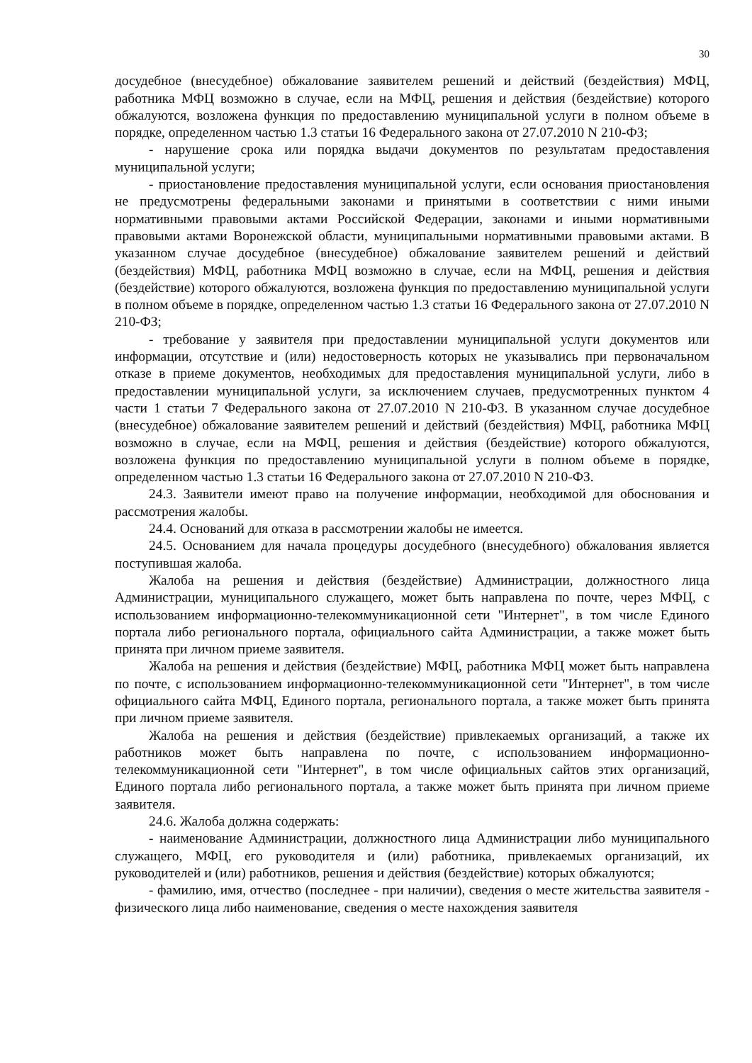30
досудебное (внесудебное) обжалование заявителем решений и действий (бездействия) МФЦ, работника МФЦ возможно в случае, если на МФЦ, решения и действия (бездействие) которого обжалуются, возложена функция по предоставлению муниципальной услуги в полном объеме в порядке, определенном частью 1.3 статьи 16 Федерального закона от 27.07.2010 N 210-ФЗ;
- нарушение срока или порядка выдачи документов по результатам предоставления муниципальной услуги;
- приостановление предоставления муниципальной услуги, если основания приостановления не предусмотрены федеральными законами и принятыми в соответствии с ними иными нормативными правовыми актами Российской Федерации, законами и иными нормативными правовыми актами Воронежской области, муниципальными нормативными правовыми актами. В указанном случае досудебное (внесудебное) обжалование заявителем решений и действий (бездействия) МФЦ, работника МФЦ возможно в случае, если на МФЦ, решения и действия (бездействие) которого обжалуются, возложена функция по предоставлению муниципальной услуги в полном объеме в порядке, определенном частью 1.3 статьи 16 Федерального закона от 27.07.2010 N 210-ФЗ;
- требование у заявителя при предоставлении муниципальной услуги документов или информации, отсутствие и (или) недостоверность которых не указывались при первоначальном отказе в приеме документов, необходимых для предоставления муниципальной услуги, либо в предоставлении муниципальной услуги, за исключением случаев, предусмотренных пунктом 4 части 1 статьи 7 Федерального закона от 27.07.2010 N 210-ФЗ. В указанном случае досудебное (внесудебное) обжалование заявителем решений и действий (бездействия) МФЦ, работника МФЦ возможно в случае, если на МФЦ, решения и действия (бездействие) которого обжалуются, возложена функция по предоставлению муниципальной услуги в полном объеме в порядке, определенном частью 1.3 статьи 16 Федерального закона от 27.07.2010 N 210-ФЗ.
24.3. Заявители имеют право на получение информации, необходимой для обоснования и рассмотрения жалобы.
24.4. Оснований для отказа в рассмотрении жалобы не имеется.
24.5. Основанием для начала процедуры досудебного (внесудебного) обжалования является поступившая жалоба.
Жалоба на решения и действия (бездействие) Администрации, должностного лица Администрации, муниципального служащего, может быть направлена по почте, через МФЦ, с использованием информационно-телекоммуникационной сети "Интернет", в том числе Единого портала либо регионального портала, официального сайта Администрации, а также может быть принята при личном приеме заявителя.
Жалоба на решения и действия (бездействие) МФЦ, работника МФЦ может быть направлена по почте, с использованием информационно-телекоммуникационной сети "Интернет", в том числе официального сайта МФЦ, Единого портала, регионального портала, а также может быть принята при личном приеме заявителя.
Жалоба на решения и действия (бездействие) привлекаемых организаций, а также их работников может быть направлена по почте, с использованием информационно-телекоммуникационной сети "Интернет", в том числе официальных сайтов этих организаций, Единого портала либо регионального портала, а также может быть принята при личном приеме заявителя.
24.6. Жалоба должна содержать:
- наименование Администрации, должностного лица Администрации либо муниципального служащего, МФЦ, его руководителя и (или) работника, привлекаемых организаций, их руководителей и (или) работников, решения и действия (бездействие) которых обжалуются;
- фамилию, имя, отчество (последнее - при наличии), сведения о месте жительства заявителя - физического лица либо наименование, сведения о месте нахождения заявителя